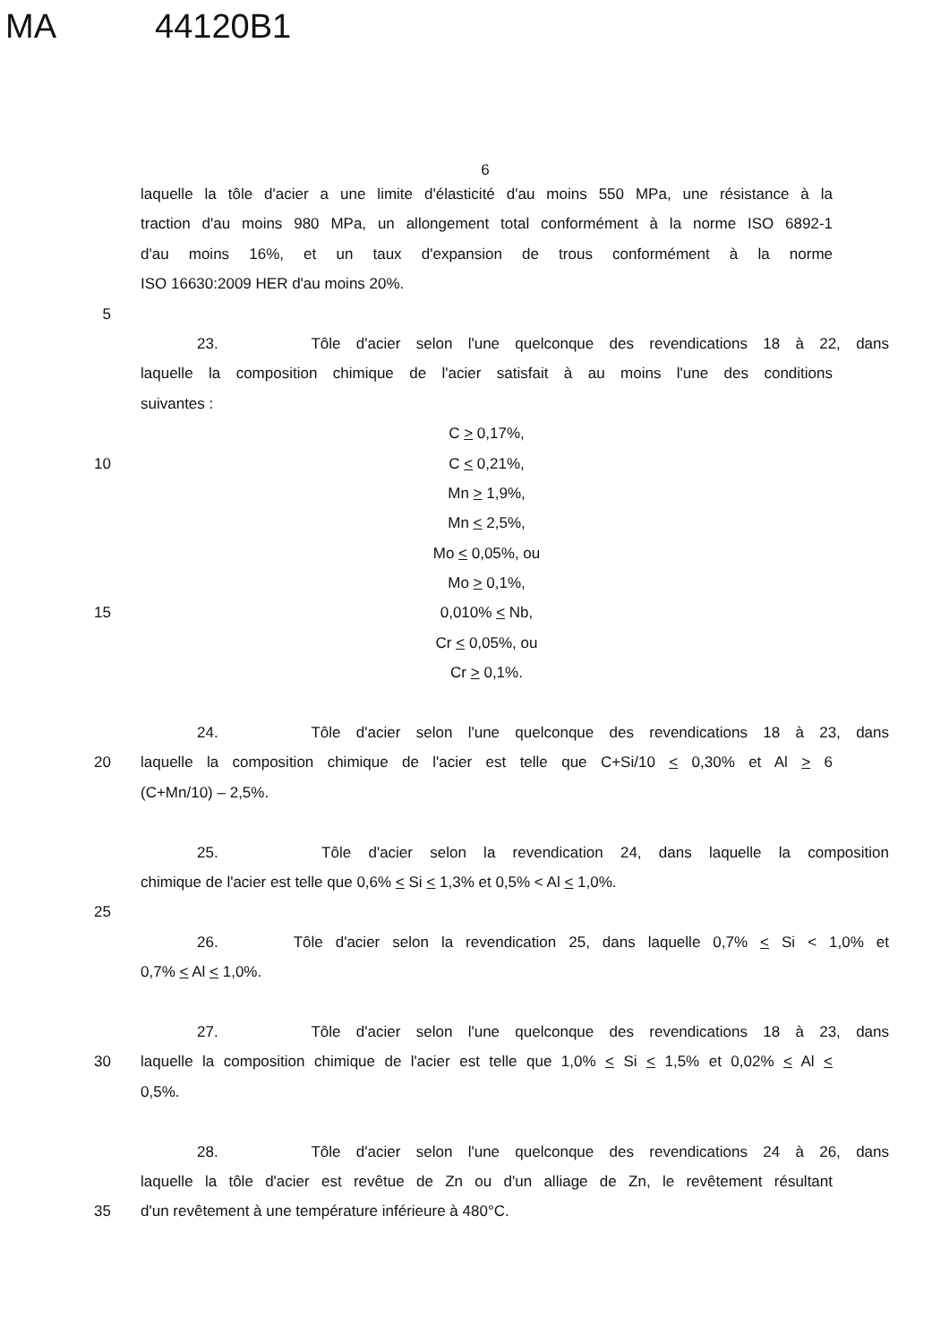MA 44120B1
6
laquelle la tôle d'acier a une limite d'élasticité d'au moins 550 MPa, une résistance à la
traction d'au moins 980 MPa, un allongement total conformément à la norme ISO 6892-1
d'au moins 16%, et un taux d'expansion de trous conformément à la norme
ISO 16630:2009 HER d'au moins 20%.
5
23. Tôle d'acier selon l'une quelconque des revendications 18 à 22, dans
laquelle la composition chimique de l'acier satisfait à au moins l'une des conditions
suivantes :
C > 0,17%,
10 C < 0,21%,
Mn > 1,9%,
Mn < 2,5%,
Mo < 0,05%, ou
Mo > 0,1%,
15 0,010% < Nb,
Cr < 0,05%, ou
Cr > 0,1%.
24. Tôle d'acier selon l'une quelconque des revendications 18 à 23, dans
20 laquelle la composition chimique de l'acier est telle que C+Si/10 < 0,30% et Al > 6
(C+Mn/10) – 2,5%.
25. Tôle d'acier selon la revendication 24, dans laquelle la composition
chimique de l'acier est telle que 0,6% < Si < 1,3% et 0,5% < Al < 1,0%.
25
26. Tôle d'acier selon la revendication 25, dans laquelle 0,7% < Si < 1,0% et
0,7% < Al < 1,0%.
27. Tôle d'acier selon l'une quelconque des revendications 18 à 23, dans
30 laquelle la composition chimique de l'acier est telle que 1,0% < Si < 1,5% et 0,02% < Al <
0,5%.
28. Tôle d'acier selon l'une quelconque des revendications 24 à 26, dans
laquelle la tôle d'acier est revêtue de Zn ou d'un alliage de Zn, le revêtement résultant
35 d'un revêtement à une température inférieure à 480°C.